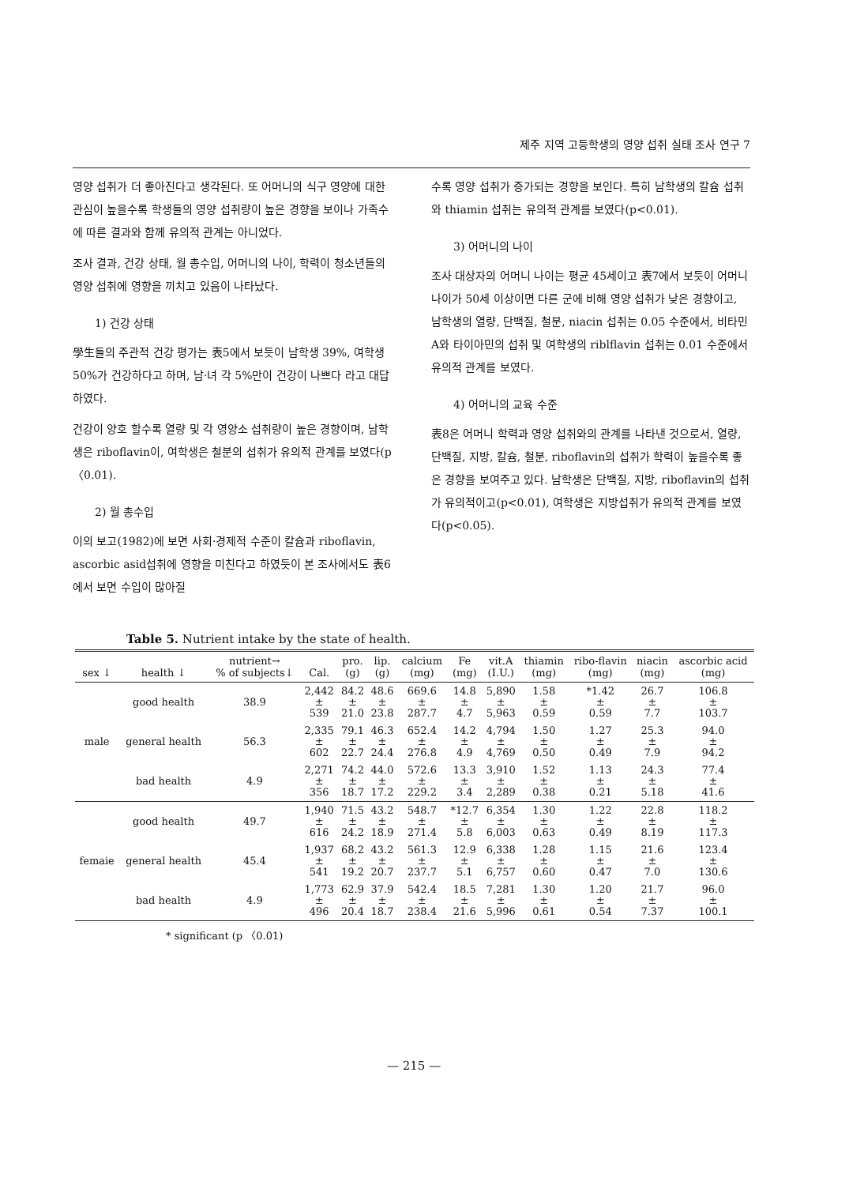제주 지역 고등학생의 영양 섭취 실태 조사 연구 7
영양 섭취가 더 좋아진다고 생각된다. 또 어머니의 식구 영양에 대한 관심이 높을수록 학생들의 영양 섭취량이 높은 경향을 보이나 가족수에 따른 결과와 함께 유의적 관계는 아니었다.
조사 결과, 건강 상태, 월 총수입, 어머니의 나이, 학력이 청소년들의 영양 섭취에 영향을 끼치고 있음이 나타났다.
1) 건강 상태
學生들의 주관적 건강 평가는 表5에서 보듯이 남학생 39%, 여학생 50%가 건강하다고 하며, 남·녀 각 5%만이 건강이 나쁘다 라고 대답하였다.
건강이 양호 할수록 열량 및 각 영양소 섭취량이 높은 경향이며, 남학생은 riboflavin이, 여학생은 철분의 섭취가 유의적 관계를 보였다(p 〈0.01).
2) 월 총수입
이의 보고(1982)에 보면 사회·경제적 수준이 칼슘과 riboflavin, ascorbic asid섭취에 영향을 미친다고 하였듯이 본 조사에서도 表6에서 보면 수입이 많아질
수록 영양 섭취가 증가되는 경향을 보인다. 특히 남학생의 칼슘 섭취와 thiamin 섭취는 유의적 관계를 보였다(p<0.01).
3) 어머니의 나이
조사 대상자의 어머니 나이는 평균 45세이고 表7에서 보듯이 어머니 나이가 50세 이상이면 다른 군에 비해 영양 섭취가 낮은 경향이고, 남학생의 열량, 단백질, 철분, niacin 섭취는 0.05 수준에서, 비타민 A와 타이아민의 섭취 및 여학생의 riblflavin 섭취는 0.01 수준에서 유의적 관계를 보였다.
4) 어머니의 교육 수준
表8은 어머니 학력과 영양 섭취와의 관계를 나타낸 것으로서, 열량, 단백질, 지방, 칼슘, 철분, riboflavin의 섭취가 학력이 높을수록 좋은 경향을 보여주고 있다. 남학생은 단백질, 지방, riboflavin의 섭취가 유의적이고(p<0.01), 여학생은 지방섭취가 유의적 관계를 보였다(p<0.05).
Table 5. Nutrient intake by the state of health.
| sex ↓ | health ↓ | nutrient→ % of subjects↓ | Cal. | pro. (g) | lip. (g) | calcium (mg) | Fe (mg) | vit.A (I.U.) | thiamin (mg) | ribo-flavin (mg) | niacin (mg) | ascorbic acid (mg) |
| --- | --- | --- | --- | --- | --- | --- | --- | --- | --- | --- | --- | --- |
| male | good health | 38.9 | 2,442 ± 539 | 84.2 ± 21.0 | 48.6 ± 23.8 | 669.6 ± 287.7 | 14.8 ± 4.7 | 5,890 ± 5,963 | 1.58 ± 0.59 | *1.42 ± 0.59 | 26.7 ± 7.7 | 106.8 ± 103.7 |
| | general health | 56.3 | 2,335 ± 602 | 79.1 ± 22.7 | 46.3 ± 24.4 | 652.4 ± 276.8 | 14.2 ± 4.9 | 4,794 ± 4,769 | 1.50 ± 0.50 | 1.27 ± 0.49 | 25.3 ± 7.9 | 94.0 ± 94.2 |
| | bad health | 4.9 | 2,271 ± 356 | 74.2 ± 18.7 | 44.0 ± 17.2 | 572.6 ± 229.2 | 13.3 ± 3.4 | 3,910 ± 2,289 | 1.52 ± 0.38 | 1.13 ± 0.21 | 24.3 ± 5.18 | 77.4 ± 41.6 |
| femaie | good health | 49.7 | 1,940 ± 616 | 71.5 ± 24.2 | 43.2 ± 18.9 | 548.7 ± 271.4 | *12.7 ± 5.8 | 6,354 ± 6,003 | 1.30 ± 0.63 | 1.22 ± 0.49 | 22.8 ± 8.19 | 118.2 ± 117.3 |
| | general health | 45.4 | 1,937 ± 541 | 68.2 ± 19.2 | 43.2 ± 20.7 | 561.3 ± 237.7 | 12.9 ± 5.1 | 6,338 ± 6,757 | 1.28 ± 0.60 | 1.15 ± 0.47 | 21.6 ± 7.0 | 123.4 ± 130.6 |
| | bad health | 4.9 | 1,773 ± 496 | 62.9 ± 20.4 | 37.9 ± 18.7 | 542.4 ± 238.4 | 18.5 ± 21.6 | 7,281 ± 5,996 | 1.30 ± 0.61 | 1.20 ± 0.54 | 21.7 ± 7.37 | 96.0 ± 100.1 |
* significant (p 〈0.01)
— 215 —